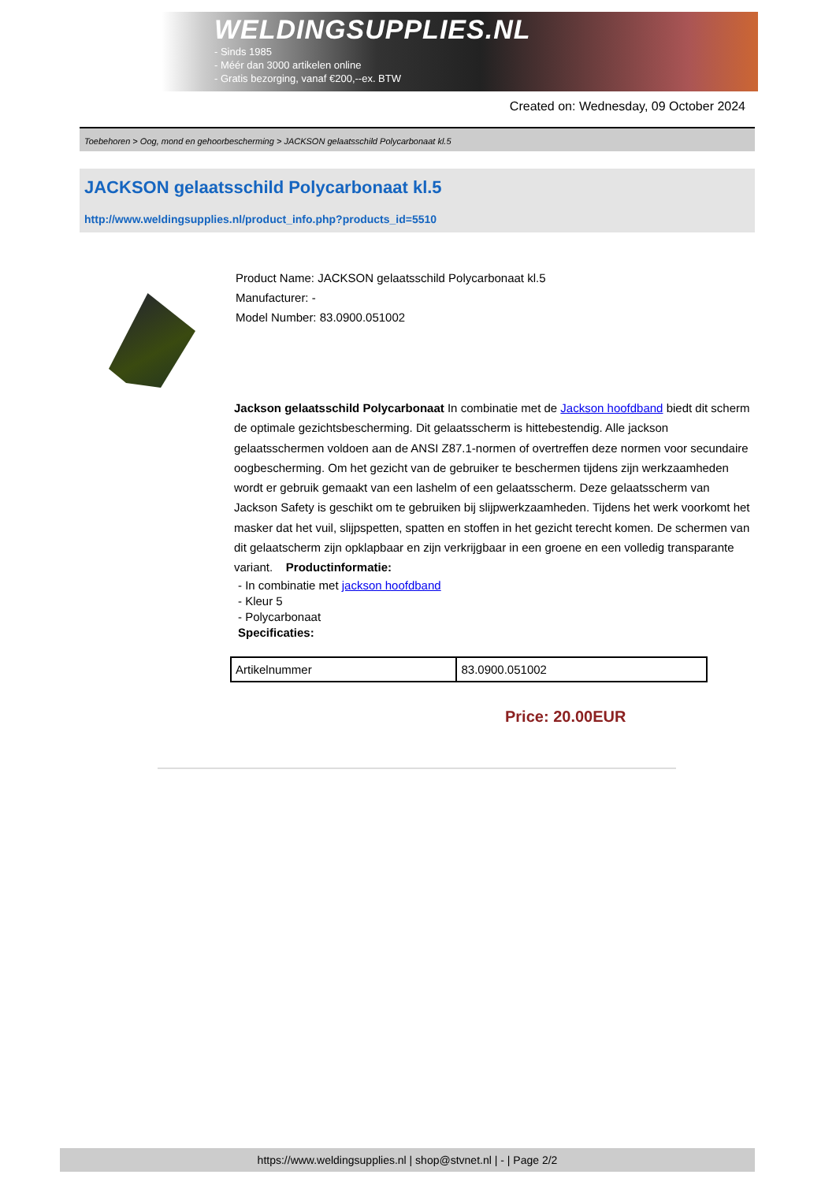WELDINGSUPPLIES.NL
- Sinds 1985
- Méér dan 3000 artikelen online
- Gratis bezorging, vanaf €200,--ex. BTW
Created on: Wednesday, 09 October 2024
Toebehoren > Oog, mond en gehoorbescherming > JACKSON gelaatsschild Polycarbonaat kl.5
JACKSON gelaatsschild Polycarbonaat kl.5
http://www.weldingsupplies.nl/product_info.php?products_id=5510
Product Name: JACKSON gelaatsschild Polycarbonaat kl.5
Manufacturer: -
Model Number: 83.0900.051002
Jackson gelaatsschild Polycarbonaat In combinatie met de Jackson hoofdband biedt dit scherm de optimale gezichtsbescherming. Dit gelaatsscherm is hittebestendig. Alle jackson gelaatsschermen voldoen aan de ANSI Z87.1-normen of overtreffen deze normen voor secundaire oogbescherming. Om het gezicht van de gebruiker te beschermen tijdens zijn werkzaamheden wordt er gebruik gemaakt van een lashelm of een gelaatsscherm. Deze gelaatsscherm van Jackson Safety is geschikt om te gebruiken bij slijpwerkzaamheden. Tijdens het werk voorkomt het masker dat het vuil, slijpspetten, spatten en stoffen in het gezicht terecht komen. De schermen van dit gelaatscherm zijn opklapbaar en zijn verkrijgbaar in een groene en een volledig transparante variant. Productinformatie:
- In combinatie met jackson hoofdband
- Kleur 5
- Polycarbonaat
Specificaties:
| Artikelnummer | 83.0900.051002 |
Price: 20.00EUR
https://www.weldingsupplies.nl | shop@stvnet.nl | - | Page 2/2